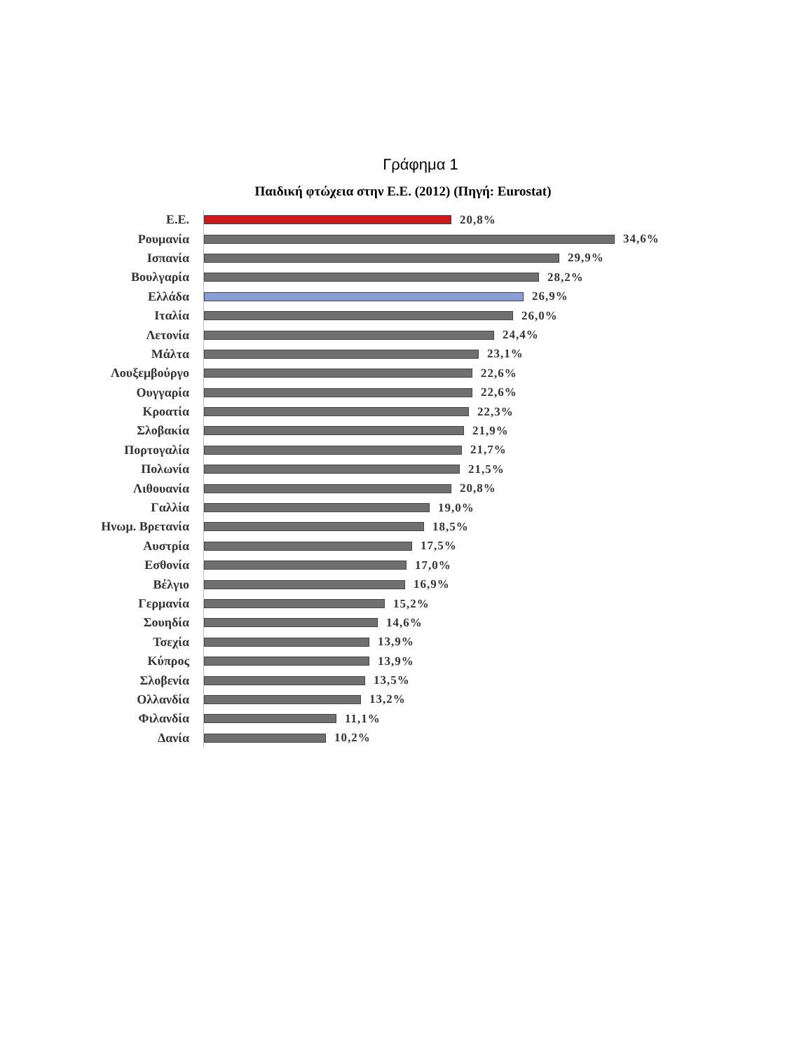Γράφημα 1
Παιδική φτώχεια στην Ε.Ε. (2012) (Πηγή: Eurostat)
Ε.Ε.
20,8%
Ρουμανία
34,6%
Ισπανία
29,9%
Βουλγαρία
28,2%
Ελλάδα
26,9%
Ιταλία
26,0%
Λετονία
24,4%
Μάλτα
23,1%
Λουξεμβούργο
22,6%
Ουγγαρία
22,6%
Κροατία
22,3%
Σλοβακία
21,9%
Πορτογαλία
21,7%
Πολωνία
21,5%
Λιθουανία
20,8%
Γαλλία
19,0%
Ηνωμ. Βρετανία
18,5%
Αυστρία
17,5%
Εσθονία
17,0%
Βέλγιο
16,9%
Γερμανία
15,2%
Σουηδία
14,6%
Τσεχία
13,9%
Κύπρος
13,9%
Σλοβενία
13,5%
Ολλανδία
13,2%
Φιλανδία
11,1%
Δανία
10,2%